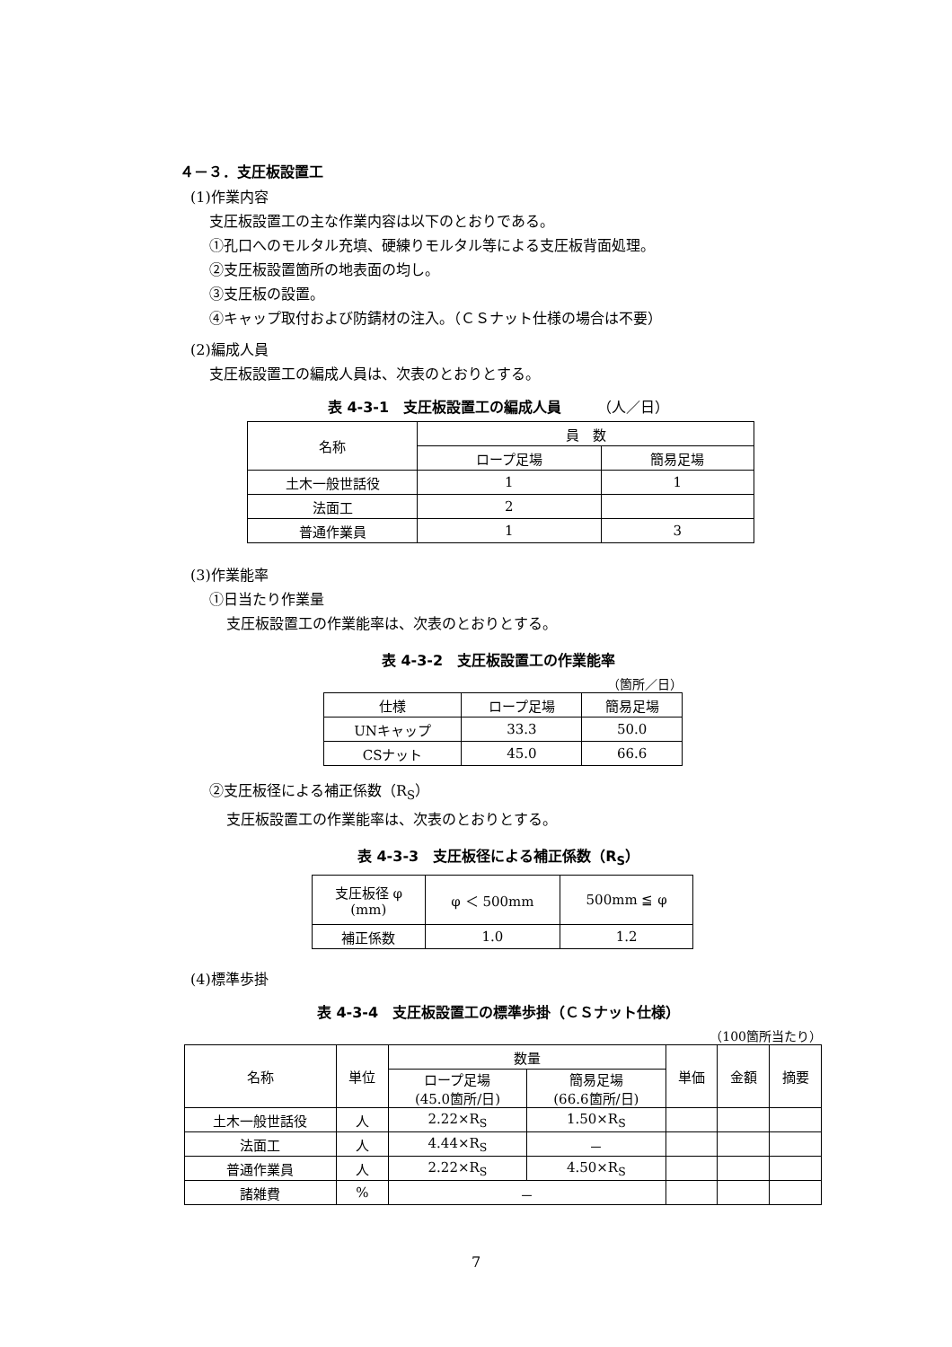４－３．支圧板設置工
(1)作業内容
支圧板設置工の主な作業内容は以下のとおりである。
①孔口へのモルタル充填、硬練りモルタル等による支圧板背面処理。
②支圧板設置箇所の地表面の均し。
③支圧板の設置。
④キャップ取付および防錆材の注入。（ＣＳナット仕様の場合は不要）
(2)編成人員
支圧板設置工の編成人員は、次表のとおりとする。
表 4-3-1　支圧板設置工の編成人員　　　（人／日）
| 名称 | 員 数 | |
| --- | --- | --- |
| | ロープ足場 | 簡易足場 |
| 土木一般世話役 | 1 | 1 |
| 法面工 | 2 | |
| 普通作業員 | 1 | 3 |
(3)作業能率
①日当たり作業量
支圧板設置工の作業能率は、次表のとおりとする。
表 4-3-2　支圧板設置工の作業能率
（箇所／日）
| 仕様 | ロープ足場 | 簡易足場 |
| --- | --- | --- |
| UNキャップ | 33.3 | 50.0 |
| CSナット | 45.0 | 66.6 |
②支圧板径による補正係数（R<sub>S</sub>）
支圧板設置工の作業能率は、次表のとおりとする。
表 4-3-3　支圧板径による補正係数（R<sub>S</sub>）
| 支圧板径 φ (mm) | φ ＜ 500mm | 500mm ≦ φ |
| 補正係数 | 1.0 | 1.2 |
(4)標準歩掛
表 4-3-4　支圧板設置工の標準歩掛（ＣＳナット仕様）
（100箇所当たり）
| 名称 | 単位 | 数量 | | 単価 | 金額 | 摘要 |
| --- | --- | --- | --- | --- | --- | --- |
| | | ロープ足場 (45.0箇所/日) | 簡易足場 (66.6箇所/日) | | | |
| 土木一般世話役 | 人 | 2.22×R<sub>S</sub> | 1.50×R<sub>S</sub> | | | |
| 法面工 | 人 | 4.44×R<sub>S</sub> | － | | | |
| 普通作業員 | 人 | 2.22×R<sub>S</sub> | 4.50×R<sub>S</sub> | | | |
| 諸雑費 | % | － | | | | |
7